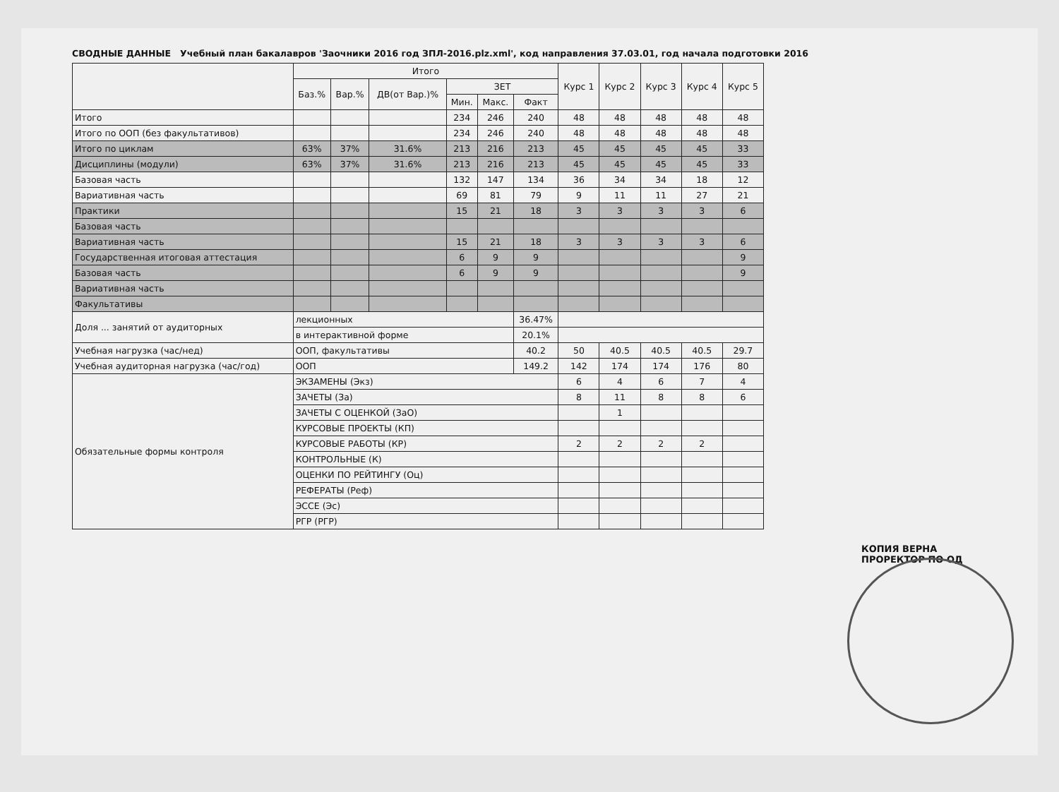СВОДНЫЕ ДАННЫЕ Учебный план бакалавров 'Заочники 2016 год ЗПЛ-2016.plz.xml', код направления 37.03.01, год начала подготовки 2016
| | Итого | | | | | | Курс 1 | Курс 2 | Курс 3 | Курс 4 | Курс 5 |
| --- | --- | --- | --- | --- | --- | --- | --- | --- | --- | --- | --- |
| | Баз.% | Вар.% | ДВ(от Вар.)% | ЗЕТ | | | | | | | |
| | | | | Мин. | Макс. | Факт | | | | | |
| Итого | | | | 234 | 246 | 240 | 48 | 48 | 48 | 48 | 48 |
| Итого по ООП (без факультативов) | | | | 234 | 246 | 240 | 48 | 48 | 48 | 48 | 48 |
| Итого по циклам | 63% | 37% | 31.6% | 213 | 216 | 213 | 45 | 45 | 45 | 45 | 33 |
| Дисциплины (модули) | 63% | 37% | 31.6% | 213 | 216 | 213 | 45 | 45 | 45 | 45 | 33 |
| Базовая часть | | | | 132 | 147 | 134 | 36 | 34 | 34 | 18 | 12 |
| Вариативная часть | | | | 69 | 81 | 79 | 9 | 11 | 11 | 27 | 21 |
| Практики | | | | 15 | 21 | 18 | 3 | 3 | 3 | 3 | 6 |
| Базовая часть | | | | | | | | | | | |
| Вариативная часть | | | | 15 | 21 | 18 | 3 | 3 | 3 | 3 | 6 |
| Государственная итоговая аттестация | | | | 6 | 9 | 9 | | | | | 9 |
| Базовая часть | | | | 6 | 9 | 9 | | | | | 9 |
| Вариативная часть | | | | | | | | | | | |
| Факультативы | | | | | | | | | | | |
| Доля ... занятий от аудиторных | лекционных | | | | | 36.47% | | | | | |
| | в интерактивной форме | | | | | 20.1% | | | | | |
| Учебная нагрузка (час/нед) | ООП, факультативы | | | | | 40.2 | 50 | 40.5 | 40.5 | 40.5 | 29.7 |
| Учебная аудиторная нагрузка (час/год) | ООП | | | | | 149.2 | 142 | 174 | 174 | 176 | 80 |
| Обязательные формы контроля | ЭКЗАМЕНЫ (Экз) | | | | | | 6 | 4 | 6 | 7 | 4 |
| | ЗАЧЕТЫ (За) | | | | | | 8 | 11 | 8 | 8 | 6 |
| | ЗАЧЕТЫ С ОЦЕНКОЙ (ЗаО) | | | | | | | 1 | | | |
| | КУРСОВЫЕ ПРОЕКТЫ (КП) | | | | | | | | | | |
| | КУРСОВЫЕ РАБОТЫ (КР) | | | | | | 2 | 2 | 2 | 2 | |
| | КОНТРОЛЬНЫЕ (К) | | | | | | | | | | |
| | ОЦЕНКИ ПО РЕЙТИНГУ (Оц) | | | | | | | | | | |
| | РЕФЕРАТЫ (Реф) | | | | | | | | | | |
| | ЭССЕ (Эс) | | | | | | | | | | |
| | РГР (РГР) | | | | | | | | | | |
КОПИЯ ВЕРНА
ПРОРЕКТОР ПО ОД